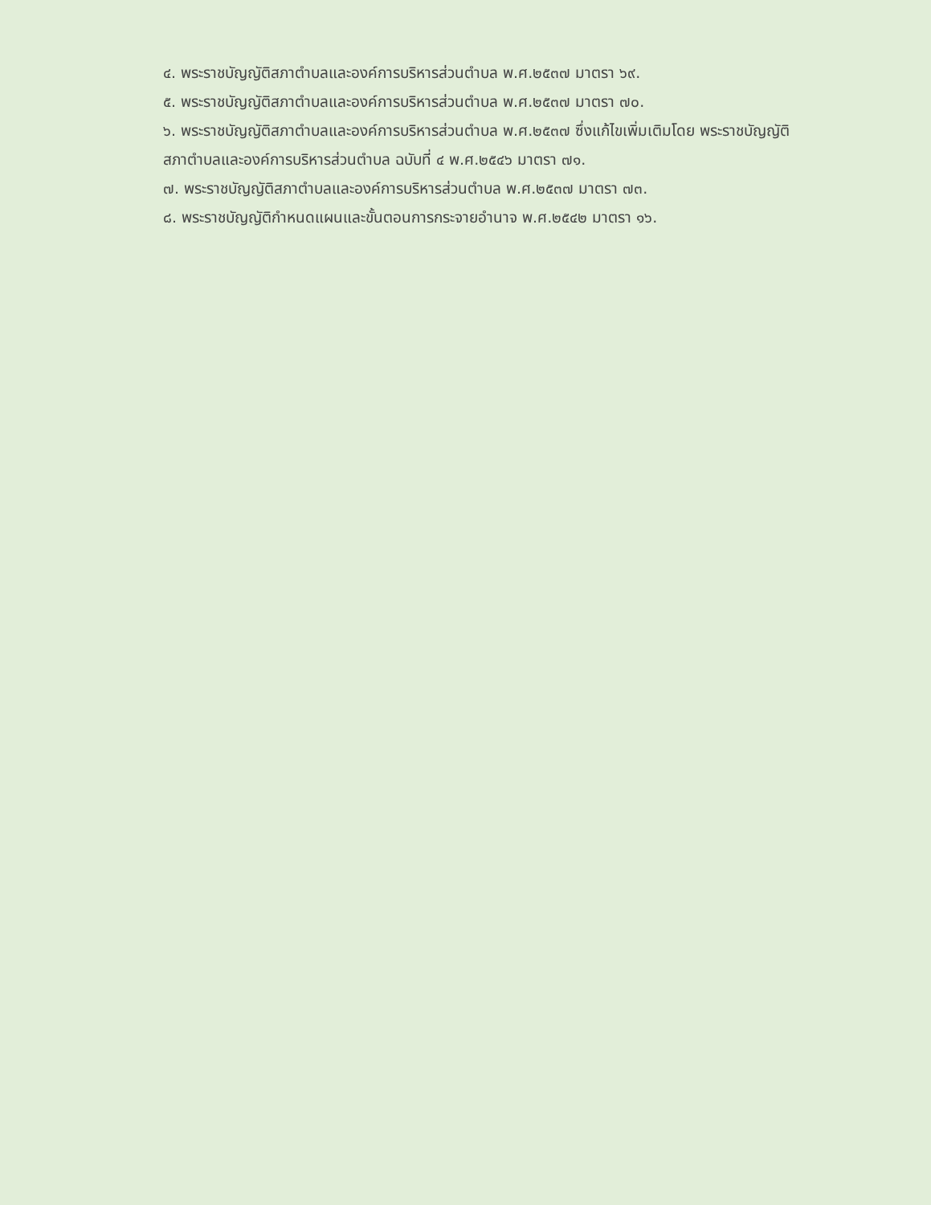๔. พระราชบัญญัติสภาตำบลและองค์การบริหารส่วนตำบล พ.ศ.๒๕๓๗ มาตรา ๖๙.
๕. พระราชบัญญัติสภาตำบลและองค์การบริหารส่วนตำบล พ.ศ.๒๕๓๗ มาตรา ๗๐.
๖. พระราชบัญญัติสภาตำบลและองค์การบริหารส่วนตำบล พ.ศ.๒๕๓๗ ซึ่งแก้ไขเพิ่มเติมโดย พระราชบัญญัติสภาตำบลและองค์การบริหารส่วนตำบล ฉบับที่ ๔ พ.ศ.๒๕๔๖ มาตรา ๗๑.
๗. พระราชบัญญัติสภาตำบลและองค์การบริหารส่วนตำบล พ.ศ.๒๕๓๗ มาตรา ๗๓.
๘. พระราชบัญญัติกำหนดแผนและขั้นตอนการกระจายอำนาจ พ.ศ.๒๕๔๒ มาตรา ๑๖.